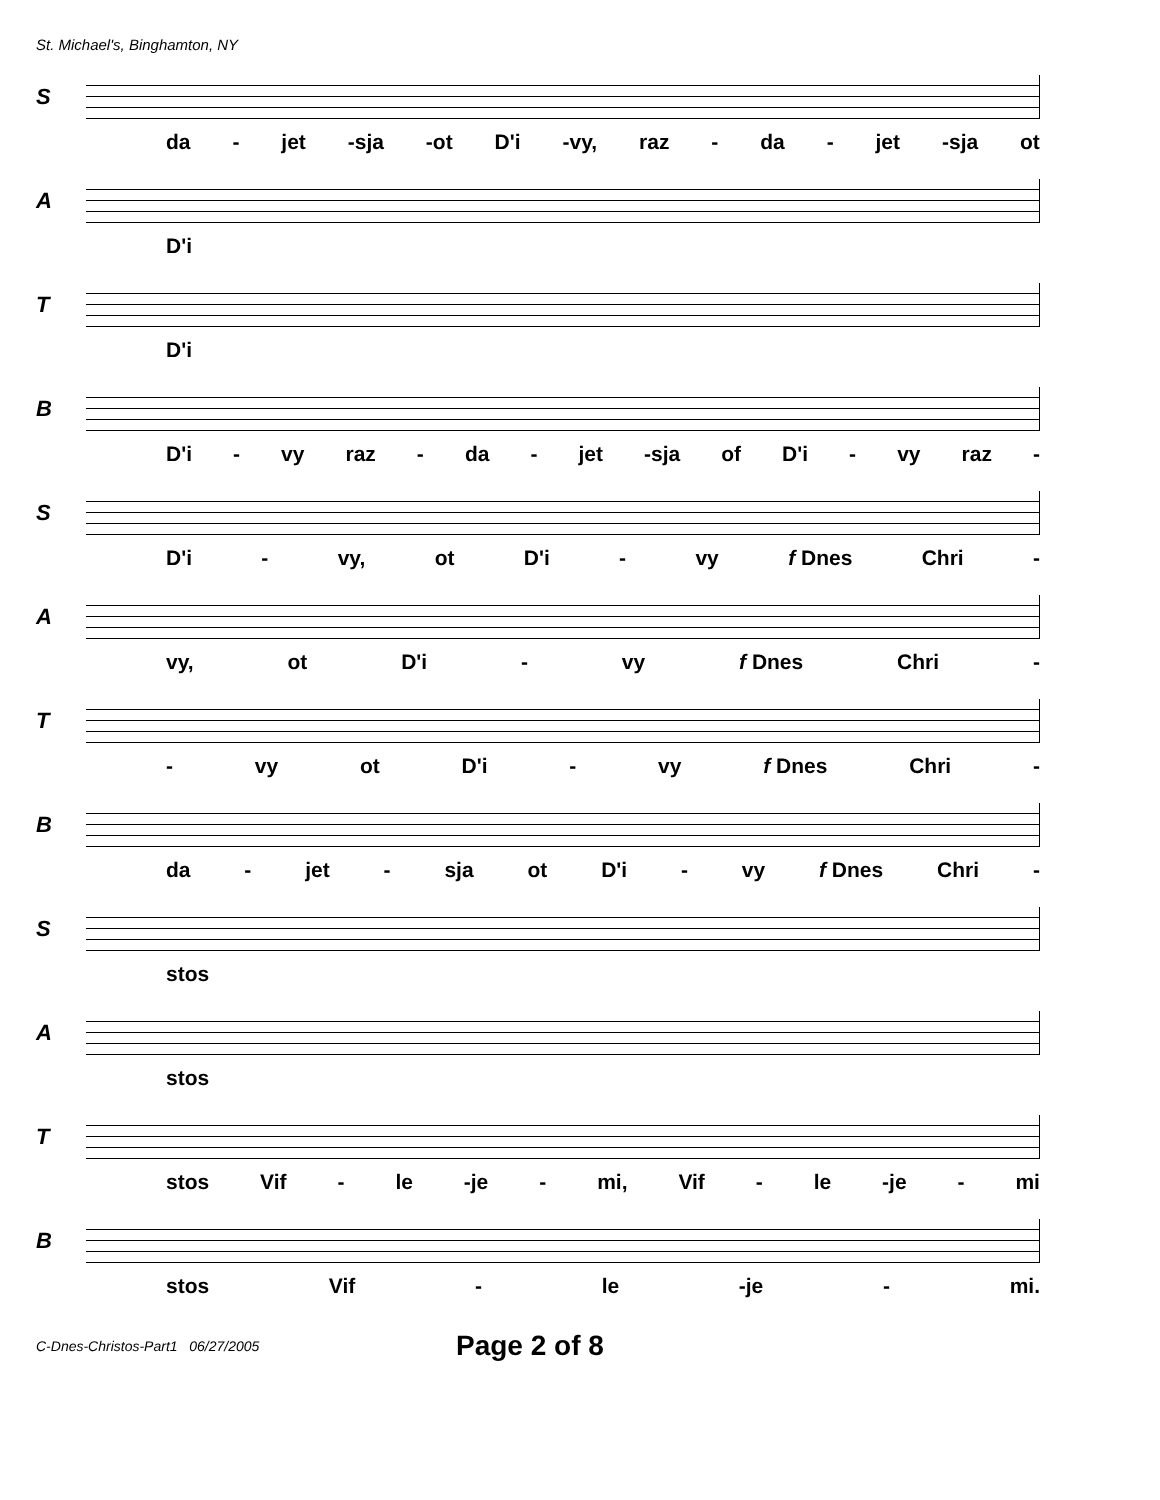St. Michael's, Binghamton, NY
S
da - jet -sja -ot D'i -vy, raz - da - jet -sja ot
A
D'i
T
D'i
B
D'i - vy raz - da - jet -sja of D'i - vy raz -
S
D'i - vy, ot D'i - vy f Dnes Chri -
A
vy, ot D'i - vy f Dnes Chri -
T
- vy ot D'i - vy f Dnes Chri -
B
da - jet - sja ot D'i - vy f Dnes Chri -
S
stos
A
stos
T
stos Vif - le -je - mi, Vif - le -je - mi
B
stos Vif - le -je - mi.
C-Dnes-Christos-Part1 06/27/2005 Page 2 of 8